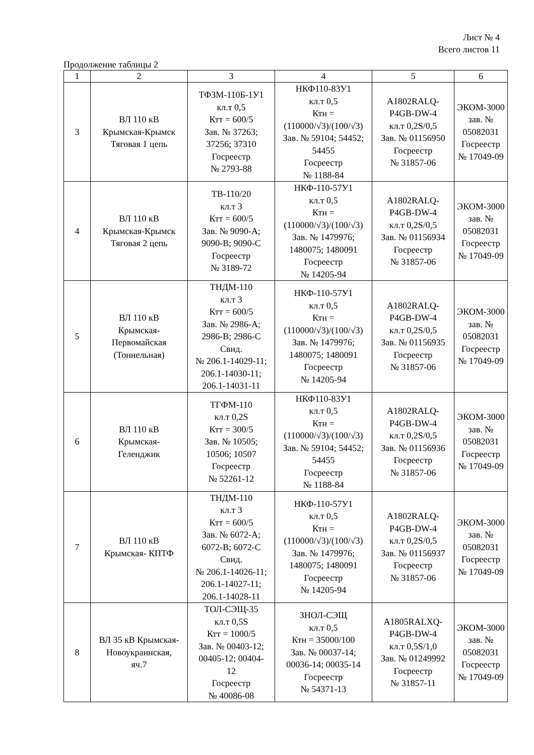Лист № 4
Всего листов 11
Продолжение таблицы 2
| 1 | 2 | 3 | 4 | 5 | 6 |
| --- | --- | --- | --- | --- | --- |
| 3 | ВЛ 110 кВ Крымская-Крымск Тяговая 1 цепь | ТФЗМ-110Б-1У1 кл.т 0,5 Ктт = 600/5 Зав. № 37263; 37256; 37310 Госреестр № 2793-88 | НКФ110-83У1 кл.т 0,5 Ктн = (110000/√3)/(100/√3) Зав. № 59104; 54452; 54455 Госреестр № 1188-84 | A1802RALQ- P4GB-DW-4 кл.т 0,2S/0,5 Зав. № 01156950 Госреестр № 31857-06 | ЭКОМ-3000 зав. № 05082031 Госреестр № 17049-09 |
| 4 | ВЛ 110 кВ Крымская-Крымск Тяговая 2 цепь | ТВ-110/20 кл.т 3 Ктт = 600/5 Зав. № 9090-А; 9090-В; 9090-С Госреестр № 3189-72 | НКФ-110-57У1 кл.т 0,5 Ктн = (110000/√3)/(100/√3) Зав. № 1479976; 1480075; 1480091 Госреестр № 14205-94 | A1802RALQ- P4GB-DW-4 кл.т 0,2S/0,5 Зав. № 01156934 Госреестр № 31857-06 | ЭКОМ-3000 зав. № 05082031 Госреестр № 17049-09 |
| 5 | ВЛ 110 кВ Крымская- Первомайская (Тоннельная) | ТНДМ-110 кл.т 3 Ктт = 600/5 Зав. № 2986-А; 2986-В; 2986-С Свид. № 206.1-14029-11; 206.1-14030-11; 206.1-14031-11 | НКФ-110-57У1 кл.т 0,5 Ктн = (110000/√3)/(100/√3) Зав. № 1479976; 1480075; 1480091 Госреестр № 14205-94 | A1802RALQ- P4GB-DW-4 кл.т 0,2S/0,5 Зав. № 01156935 Госреестр № 31857-06 | ЭКОМ-3000 зав. № 05082031 Госреестр № 17049-09 |
| 6 | ВЛ 110 кВ Крымская- Геленджик | ТГФМ-110 кл.т 0,2S Ктт = 300/5 Зав. № 10505; 10506; 10507 Госреестр № 52261-12 | НКФ110-83У1 кл.т 0,5 Ктн = (110000/√3)/(100/√3) Зав. № 59104; 54452; 54455 Госреестр № 1188-84 | A1802RALQ- P4GB-DW-4 кл.т 0,2S/0,5 Зав. № 01156936 Госреестр № 31857-06 | ЭКОМ-3000 зав. № 05082031 Госреестр № 17049-09 |
| 7 | ВЛ 110 кВ Крымская- КПТФ | ТНДМ-110 кл.т 3 Ктт = 600/5 Зав. № 6072-А; 6072-В; 6072-С Свид. № 206.1-14026-11; 206.1-14027-11; 206.1-14028-11 | НКФ-110-57У1 кл.т 0,5 Ктн = (110000/√3)/(100/√3) Зав. № 1479976; 1480075; 1480091 Госреестр № 14205-94 | A1802RALQ- P4GB-DW-4 кл.т 0,2S/0,5 Зав. № 01156937 Госреестр № 31857-06 | ЭКОМ-3000 зав. № 05082031 Госреестр № 17049-09 |
| 8 | ВЛ 35 кВ Крымская- Новоукраинская, яч.7 | ТОЛ-СЭЩ-35 кл.т 0,5S Ктт = 1000/5 Зав. № 00403-12; 00405-12; 00404- 12 Госреестр № 40086-08 | ЗНОЛ-СЭЩ кл.т 0,5 Ктн = 35000/100 Зав. № 00037-14; 00036-14; 00035-14 Госреестр № 54371-13 | A1805RALXQ- P4GB-DW-4 кл.т 0,5S/1,0 Зав. № 01249992 Госреестр № 31857-11 | ЭКОМ-3000 зав. № 05082031 Госреестр № 17049-09 |